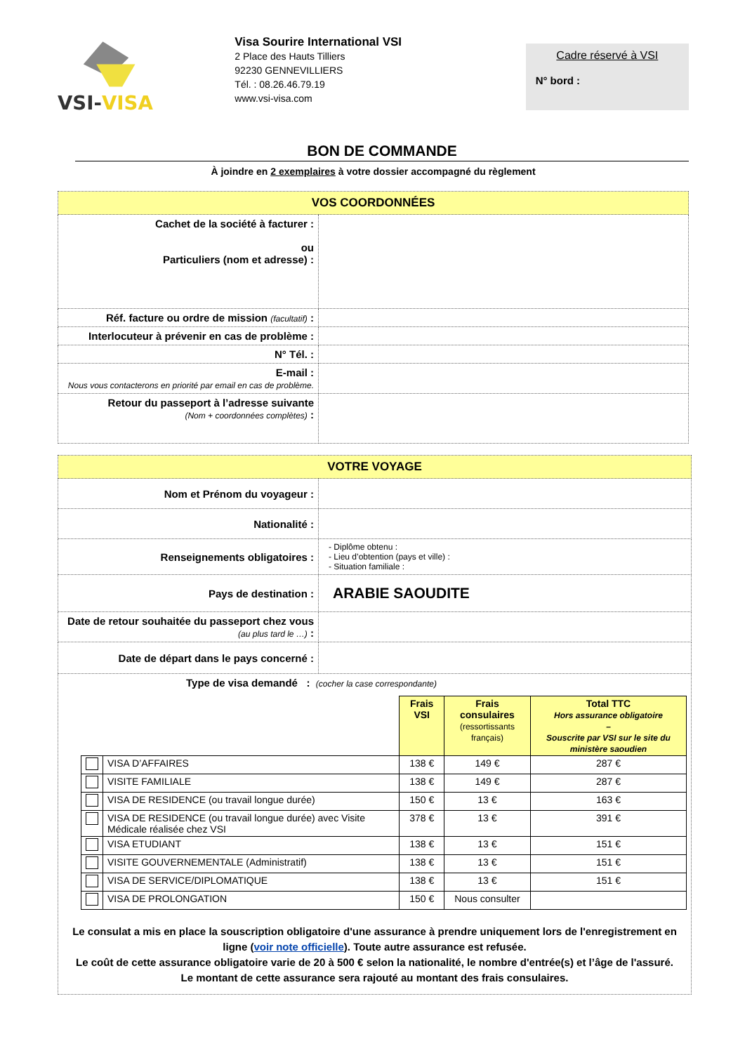VSI-VISA
Visa Sourire International VSI
2 Place des Hauts Tilliers
92230 GENNEVILLIERS
Tél. : 08.26.46.79.19
www.vsi-visa.com
Cadre réservé à VSI
N° bord :
BON DE COMMANDE
À joindre en 2 exemplaires à votre dossier accompagné du règlement
| VOS COORDONNÉES | |
| --- | --- |
| Cachet de la société à facturer : ou Particuliers (nom et adresse) : | |
| Réf. facture ou ordre de mission (facultatif) : | |
| Interlocuteur à prévenir en cas de problème : | |
| N° Tél. : | |
| E-mail : Nous vous contacterons en priorité par email en cas de problème. | |
| Retour du passeport à l’adresse suivante (Nom + coordonnées complètes) : | |
| VOTRE VOYAGE | |
| --- | --- |
| Nom et Prénom du voyageur : | |
| Nationalité : | |
| Renseignements obligatoires : | - Diplôme obtenu : - Lieu d’obtention (pays et ville) : - Situation familiale : |
| Pays de destination : | ARABIE SAOUDITE |
| Date de retour souhaitée du passeport chez vous (au plus tard le …) : | |
| Date de départ dans le pays concerné : | |
| Type de visa demandé : (cocher la case correspondante) / / / Frais VSI / Frais consulaires (ressortissants français) / Total TTC Hors assurance obligatoire – Souscrite par VSI sur le site du ministère saoudien / / / VISA D’AFFAIRES / 138 € / 149 € / 287 € / / / VISITE FAMILIALE / 138 € / 149 € / 287 € / / / VISA DE RESIDENCE (ou travail longue durée) / 150 € / 13 € / 163 € / / / VISA DE RESIDENCE (ou travail longue durée) avec Visite Médicale réalisée chez VSI / 378 € / 13 € / 391 € / / / VISA ETUDIANT / 138 € / 13 € / 151 € / / / VISITE GOUVERNEMENTALE (Administratif) / 138 € / 13 € / 151 € / / / VISA DE SERVICE/DIPLOMATIQUE / 138 € / 13 € / 151 € / / / VISA DE PROLONGATION / 150 € / Nous consulter / / Le consulat a mis en place la souscription obligatoire d'une assurance à prendre uniquement lors de l'enregistrement en ligne ( voir note officielle ). Toute autre assurance est refusée. Le coût de cette assurance obligatoire varie de 20 à 500 € selon la nationalité, le nombre d'entrée(s) et l’âge de l'assuré. Le montant de cette assurance sera rajouté au montant des frais consulaires. | |